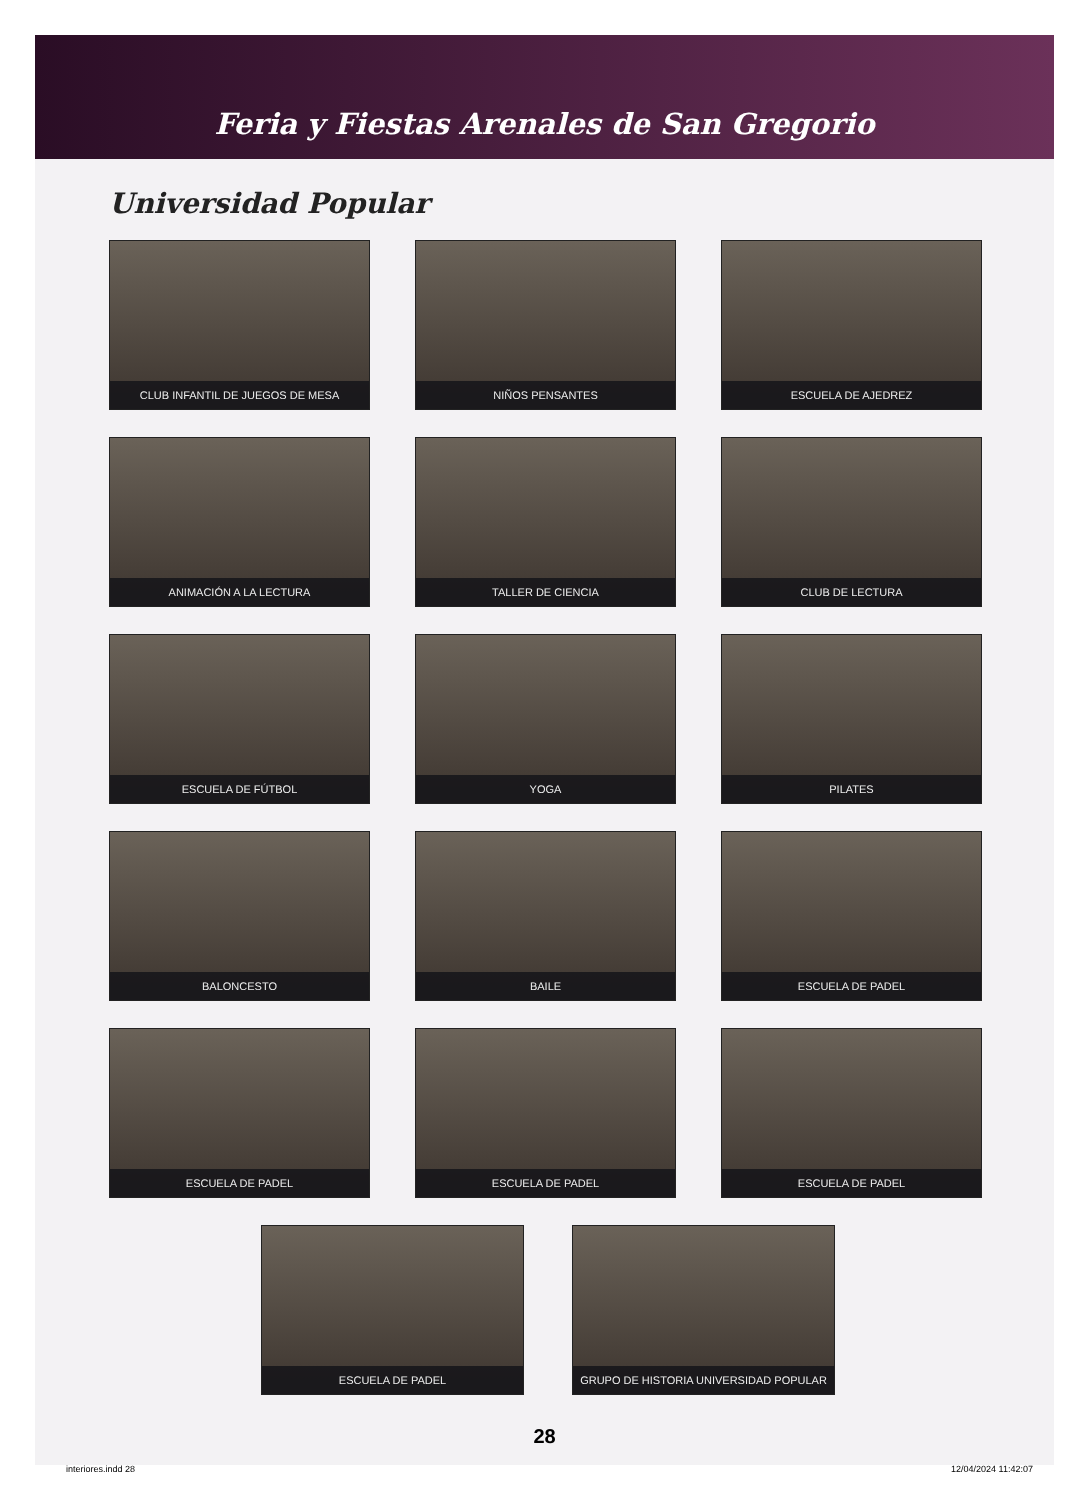Feria y Fiestas Arenales de San Gregorio
Universidad Popular
CLUB INFANTIL DE JUEGOS DE MESA
NIÑOS PENSANTES
ESCUELA DE AJEDREZ
ANIMACIÓN A LA LECTURA
TALLER DE CIENCIA
CLUB DE LECTURA
ESCUELA DE FÚTBOL
YOGA
PILATES
BALONCESTO
BAILE
ESCUELA DE PADEL
ESCUELA DE PADEL
ESCUELA DE PADEL
ESCUELA DE PADEL
ESCUELA DE PADEL GRUPO DE HISTORIA UNIVERSIDAD POPULAR
28
interiores.indd 28 12/04/2024 11:42:07